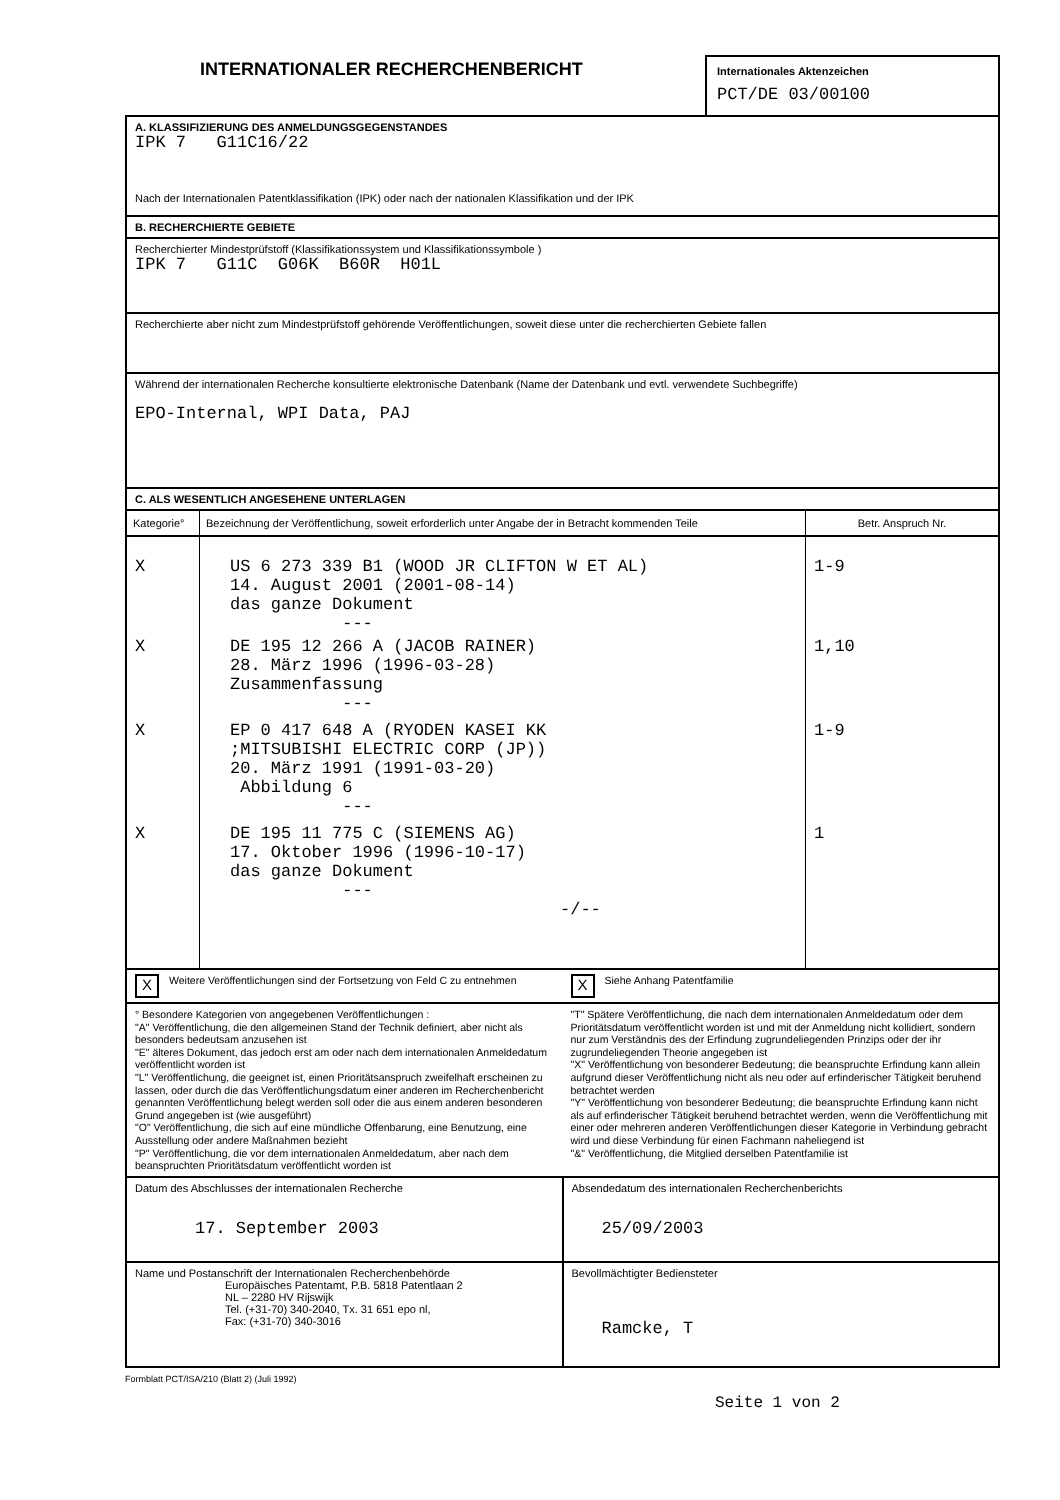INTERNATIONALER RECHERCHENBERICHT
Internationales Aktenzeichen
PCT/DE 03/00100
A. KLASSIFIZIERUNG DES ANMELDUNGSGEGENSTANDES
IPK 7 G11C16/22
Nach der Internationalen Patentklassifikation (IPK) oder nach der nationalen Klassifikation und der IPK
B. RECHERCHIERTE GEBIETE
Recherchierter Mindestprüfstoff (Klassifikationssystem und Klassifikationssymbole )
IPK 7 G11C G06K B60R H01L
Recherchierte aber nicht zum Mindestprüfstoff gehörende Veröffentlichungen, soweit diese unter die recherchierten Gebiete fallen
Während der internationalen Recherche konsultierte elektronische Datenbank (Name der Datenbank und evtl. verwendete Suchbegriffe)
EPO-Internal, WPI Data, PAJ
C. ALS WESENTLICH ANGESEHENE UNTERLAGEN
| Kategorie° | Bezeichnung der Veröffentlichung, soweit erforderlich unter Angabe der in Betracht kommenden Teile | Betr. Anspruch Nr. |
| --- | --- | --- |
| X | US 6 273 339 B1 (WOOD JR CLIFTON W ET AL) 14. August 2001 (2001-08-14) das ganze Dokument --- | 1-9 |
| X | DE 195 12 266 A (JACOB RAINER) 28. März 1996 (1996-03-28) Zusammenfassung --- | 1,10 |
| X | EP 0 417 648 A (RYODEN KASEI KK ;MITSUBISHI ELECTRIC CORP (JP)) 20. März 1991 (1991-03-20) Abbildung 6 --- | 1-9 |
| X | DE 195 11 775 C (SIEMENS AG) 17. Oktober 1996 (1996-10-17) das ganze Dokument --- -/-- | 1 |
X Weitere Veröffentlichungen sind der Fortsetzung von Feld C zu entnehmen
X Siehe Anhang Patentfamilie
° Besondere Kategorien von angegebenen Veröffentlichungen :
"A" Veröffentlichung, die den allgemeinen Stand der Technik definiert, aber nicht als besonders bedeutsam anzusehen ist
"E" älteres Dokument, das jedoch erst am oder nach dem internationalen Anmeldedatum veröffentlicht worden ist
"L" Veröffentlichung, die geeignet ist, einen Prioritätsanspruch zweifelhaft erscheinen zu lassen, oder durch die das Veröffentlichungsdatum einer anderen im Recherchenbericht genannten Veröffentlichung belegt werden soll oder die aus einem anderen besonderen Grund angegeben ist (wie ausgeführt)
"O" Veröffentlichung, die sich auf eine mündliche Offenbarung, eine Benutzung, eine Ausstellung oder andere Maßnahmen bezieht
"P" Veröffentlichung, die vor dem internationalen Anmeldedatum, aber nach dem beanspruchten Prioritätsdatum veröffentlicht worden ist
"T" Spätere Veröffentlichung, die nach dem internationalen Anmeldedatum oder dem Prioritätsdatum veröffentlicht worden ist und mit der Anmeldung nicht kollidiert, sondern nur zum Verständnis des der Erfindung zugrundeliegenden Prinzips oder der ihr zugrundeliegenden Theorie angegeben ist
"X" Veröffentlichung von besonderer Bedeutung; die beanspruchte Erfindung kann allein aufgrund dieser Veröffentlichung nicht als neu oder auf erfinderischer Tätigkeit beruhend betrachtet werden
"Y" Veröffentlichung von besonderer Bedeutung; die beanspruchte Erfindung kann nicht als auf erfinderischer Tätigkeit beruhend betrachtet werden, wenn die Veröffentlichung mit einer oder mehreren anderen Veröffentlichungen dieser Kategorie in Verbindung gebracht wird und diese Verbindung für einen Fachmann naheliegend ist
"&" Veröffentlichung, die Mitglied derselben Patentfamilie ist
| Datum des Abschlusses der internationalen Recherche 17. September 2003 | Absendedatum des internationalen Recherchenberichts 25/09/2003 |
| Name und Postanschrift der Internationalen Recherchenbehörde Europäisches Patentamt, P.B. 5818 Patentlaan 2 NL – 2280 HV Rijswijk Tel. (+31-70) 340-2040, Tx. 31 651 epo nl, Fax: (+31-70) 340-3016 | Bevollmächtigter Bediensteter Ramcke, T |
Formblatt PCT/ISA/210 (Blatt 2) (Juli 1992)
Seite 1 von 2